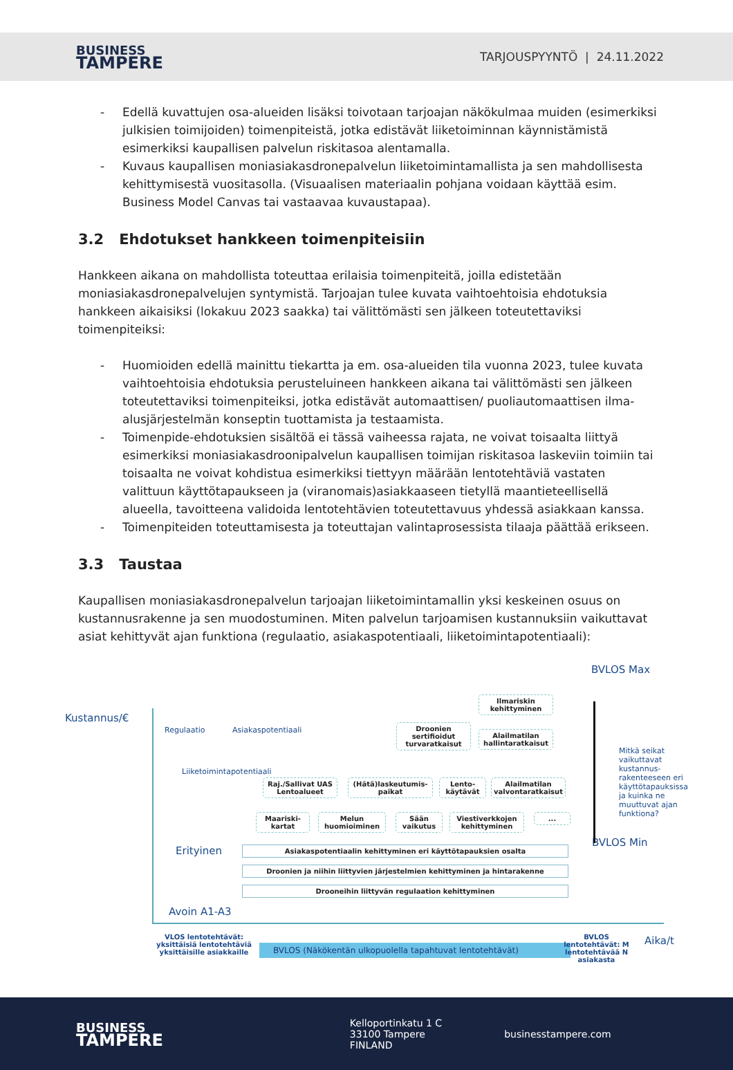BUSINESS
TAMPERE
TARJOUSPYYNTÖ | 24.11.2022
- Edellä kuvattujen osa-alueiden lisäksi toivotaan tarjoajan näkökulmaa muiden (esimerkiksi julkisien toimijoiden) toimenpiteistä, jotka edistävät liiketoiminnan käynnistämistä esimerkiksi kaupallisen palvelun riskitasoa alentamalla.
- Kuvaus kaupallisen moniasiakasdronepalvelun liiketoimintamallista ja sen mahdollisesta kehittymisestä vuositasolla. (Visuaalisen materiaalin pohjana voidaan käyttää esim. Business Model Canvas tai vastaavaa kuvaustapaa).
3.2 Ehdotukset hankkeen toimenpiteisiin
Hankkeen aikana on mahdollista toteuttaa erilaisia toimenpiteitä, joilla edistetään moniasiakasdronepalvelujen syntymistä. Tarjoajan tulee kuvata vaihtoehtoisia ehdotuksia hankkeen aikaisiksi (lokakuu 2023 saakka) tai välittömästi sen jälkeen toteutettaviksi toimenpiteiksi:
- Huomioiden edellä mainittu tiekartta ja em. osa-alueiden tila vuonna 2023, tulee kuvata vaihtoehtoisia ehdotuksia perusteluineen hankkeen aikana tai välittömästi sen jälkeen toteutettaviksi toimenpiteiksi, jotka edistävät automaattisen/ puoliautomaattisen ilma-alusjärjestelmän konseptin tuottamista ja testaamista.
- Toimenpide-ehdotuksien sisältöä ei tässä vaiheessa rajata, ne voivat toisaalta liittyä esimerkiksi moniasiakasdroonipalvelun kaupallisen toimijan riskitasoa laskeviin toimiin tai toisaalta ne voivat kohdistua esimerkiksi tiettyyn määrään lentotehtäviä vastaten valittuun käyttötapaukseen ja (viranomais)asiakkaaseen tietyllä maantieteellisellä alueella, tavoitteena validoida lentotehtävien toteutettavuus yhdessä asiakkaan kanssa.
- Toimenpiteiden toteuttamisesta ja toteuttajan valintaprosessista tilaaja päättää erikseen.
3.3 Taustaa
Kaupallisen moniasiakasdronepalvelun tarjoajan liiketoimintamallin yksi keskeinen osuus on kustannusrakenne ja sen muodostuminen. Miten palvelun tarjoamisen kustannuksiin vaikuttavat asiat kehittyvät ajan funktiona (regulaatio, asiakaspotentiaali, liiketoimintapotentiaali):
Kustannus/€
BVLOS Max
BVLOS Min
Regulaatio Asiakaspotentiaali
Liiketoimintapotentiaali
Mitkä seikat vaikuttavat kustannus-rakenteeseen eri käyttötapauksissa ja kuinka ne muuttuvat ajan funktiona?
Ilmariskin kehittyminen
Droonien sertifioidut turvaratkaisut
Alailmatilan hallintaratkaisut
Raj./Sallivat UAS Lentoalueet
(Hätä)laskeutumis-paikat
Lento-käytävät
Alailmatilan valvontaratkaisut
Maariski-kartat
Melun huomioiminen
Sään vaikutus
Viestiverkkojen kehittyminen
...
Erityinen Asiakaspotentiaalin kehittyminen eri käyttötapauksien osalta
Droonien ja niihin liittyvien järjestelmien kehittyminen ja hintarakenne
Drooneihin liittyvän regulaation kehittyminen
Avoin A1-A3
VLOS lentotehtävät: yksittäisiä lentotehtäviä yksittäisille asiakkaille
BVLOS (Näkökentän ulkopuolella tapahtuvat lentotehtävät)
BVLOS lentotehtävät: M lentotehtävää N asiakasta
Aika/t
BUSINESS
TAMPERE
Kelloportinkatu 1 C
33100 Tampere
FINLAND
businesstampere.com